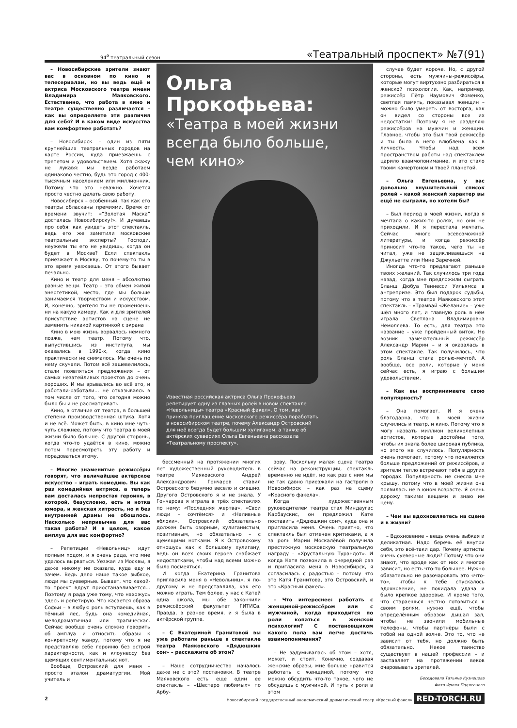94<sup>й</sup> театральный сезон «Театральный проспект» №7(91)
– Новосибирские зрители знают вас в основном по кино и телесериалам, но вы ведь ещё и актриса Московского театра имени Владимира Маяковского. Естественно, что работа в кино и театре существенно различается – как вы определяете эти различия для себя? И в каком виде искусства вам комфортнее работать?
– Новосибирск – один из пяти крупнейших театральных городов на карте России, куда приезжаешь с трепетом и удовольствием. Хотя скажу не лукавя: мы везде работаем одинаково честно, будь это город с 400-тысячным населением или миллионник. Потому что это неважно. Хочется просто честно делать свою работу.
Новосибирск – особенный, так как его театры обласканы премиями. Время от времени звучит: «“Золотая Маска” досталась Новосибирску!». И думаешь про себя: как увидеть этот спектакль, ведь его же заметили московские театральные эксперты? Господи, неужели ты его не увидишь, когда он будет в Москве? Если спектакль приезжает в Москву, то почему-то ты в это время уезжаешь. От этого бывает печально.
Кино и театр для меня – абсолютно разные вещи. Театр – это обмен живой энергетикой, место, где мы больше занимаемся творчеством и искусством. И, конечно, зрителя ты не променяешь ни на какую камеру. Как и для зрителей присутствие артистов на сцене не заменить никакой картинкой с экрана
Кино в мою жизнь ворвалось немного позже, чем театр. Потому что, выпустившись из института, мы оказались в 1990-х, когда кино практически не снималось. Мы очень по нему скучали. Потом всё зашевелилось, стали появляться предложения – от самых незатейливых проектов до очень хороших. И мы врывались во всё это, и работали-работали… не отказываясь в том числе от того, что сегодня можно было бы и не рассматривать.
Кино, в отличие от театра, в большей степени производственная штука. Хотя и не всё. Может быть, в кино мне чуть-чуть сложнее, потому что театра в моей жизни было больше. С другой стороны, когда что-то удаётся в кино, можно потом пересмотреть эту работу и порадоваться этому.
– Многие знаменитые режиссёры говорят, что величайшее актёрское искусство – играть комедию. Вы как раз комедийная актриса, а теперь вам досталась непростая героиня, в которой, безусловно, есть и нотка юмора, и женская хитрость, но и без внутренней драмы не обошлось. Насколько непривычна для вас такая работа? И в целом, какое амплуа для вас комфортно?
– Репетиции «Невольниц» идут полным ходом, и я очень рада, что мне удалось вырваться. Уезжая из Москвы, я даже никому не сказала, куда еду и зачем. Ведь дело наше такое зыбкое, люди мы суеверные. Бывает, что какой-то проект вдруг приостанавливается... Поэтому я рада уже тому, что нахожусь здесь и репетирую. Что касается образа Софьи – в любую роль вступаешь, как в тёмный лес, будь она комедийная, мелодраматичная или трагическая. Сейчас вообще очень сложно говорить об амплуа и относить образы к конкретному жанру, потому что я не представляю себе героиню без острой характерности, как и клоунессу без щемящих сентиментальных нот.
Вообще, Островский для меня – просто эталон драматургии. Мой учитель и
Ольга Прокофьева:
«Театра в моей жизни
всегда было больше,
чем кино»
Известная российская актриса Ольга Прокофьева репетирует одну из главных ролей в новом спектакле «Невольницы» театра «Красный факел». О том, как приняла приглашение московского режиссёра поработать в новосибирском театре, почему Александр Островский для неё всегда будет большим хулиганом, а также об актёрских суевериях Ольга Евгеньевна рассказала «Театральному проспекту».
бессменный на протяжении многих лет художественный руководитель в театре Маяковского Андрей Александрович Гончаров ставил Островского безумно весело и смешно. Другого Островского я и не знала. У Гончарова я играла в трёх спектаклях по нему: «Последняя жертва», «Свои люди – сочтёмся» и «Наливные яблоки». Островский обязательно должен быть озорным, хулиганистым, позитивным, но обязательно – с щемящими нотками. Я к Островскому отношусь как к большому хулигану, ведь он всех своих героев снабжает недостатками, чтобы над всеми можно было посмеяться.
И когда Екатерина Гранитова пригласила меня в «Невольниц», я по-другому и не представляла, как его можно играть. Тем более, у нас с Катей одна школа, мы обе закончили режиссёрский факультет ГИТИСа. Правда, в разное время, и я была в актёрской группе.
– С Екатериной Гранитовой вы уже работали раньше в спектакле театра Маяковского «Дядюшкин сон» – расскажите об этом?
– Наше сотрудничество началось даже не с этой постановки. В театре Маяковского есть еще один ее спектакль – «Шестеро любимых» по Арбу-
зову. Поскольку малая сцена театра сейчас на реконструкции, спектакль временно не идёт, но как раз с ним мы не так давно приезжали на гастроли в Новосибирск – как раз на сцену «Красного факела».
Когда художественным руководителем театра стал Миндаугас Карбаускис, он предложил Кате поставить «Дядюшкин сон», куда она и пригласила меня. Очень приятно, что спектакль был отмечен критиками, а я за роль Марии Москалёвой получила престижную московскую театральную награду – «Хрустальную Турандот». И когда Катя позвонила в очередной раз и пригласила меня в Новосибирск, я согласилась с радостью – потому что это Катя Гранитова, это Островский, и это «Красный факел».
– Что интереснее: работать с женщиной-режиссёром или с мужчиной, когда приходится по роли копаться в женской психологии? С постановщиком какого пола вам легче достичь взаимопонимания?
– Не задумывалась об этом – хотя, может, и стоит. Конечно, создавая женские образы, мне больше нравится работать с женщиной, потому что можно обсудить что-то такое, чего не обсудишь с мужчиной. И путь к роли в этом
случае будет короче. Но, с другой стороны, есть мужчины-режиссёры, которые могут виртуозно разбираться в женской психологии. Как, например, режиссёр Пётр Наумович Фоменко, светлая память, показывал женщин – можно было умереть от восторга, как он видел со стороны все их недостатки! Поэтому я не разделяю режиссёров на мужчин и женщин. Главное, чтобы это был твой режиссёр и ты была в него влюблена как в личность. Чтобы над всем пространством работы над спектаклем царило взаимопонимание, и это стало твоим камертоном и твоей планетой.
– Ольга Евгеньевна, у вас довольно внушительный список ролей – какой женский характер вы ещё не сыграли, но хотели бы?
– Был период в моей жизни, когда я мечтала о каких-то ролях, но они не приходили. И я перестала мечтать. Сейчас много всевозможной литературы, и когда режиссёр приносит что-то такое, чего ты не читал, уже не зацикливаешься на Джульетте или Нине Заречной.
Иногда что-то предлагают раньше твоих желаний. Так случилось три года назад, когда мне предложили сыграть Бланш Дюбуа Теннесси Уильямса в антрепризе. Это был подарок судьбы, потому что в театре Маяковского этот спектакль – «Трамвай «Желание» – уже шёл много лет, и главную роль в нём играла Светлана Владимировна Немоляева. То есть, для театра это название – уже пройденный виток. Но возник замечательный режиссёр Александр Марин – и я оказалась в этом спектакле. Так получилось, что роль Бланш стала ролью-мечтой. А вообще, все роли, которые у меня сейчас есть, я играю с большим удовольствием.
– Как вы воспринимаете свою популярность?
– Она помогает. И я очень благодарна, что в моей жизни случились и театр, и кино. Потому что я могу назвать миллион великолепных артистов, которые достойны того, чтобы их знала более широкая публика, но этого не случилось. Популярность очень помогает, потому что появляется больше предложений от режиссёров, и зрители тепло встречают тебя в других городах. Популярность не снесла мне крышу, потому что в моей жизни она появилась не в юном возрасте. Я очень дорожу такими вещами и знаю им цену.
– Чем вы вдохновляетесь на сцене и в жизни?
– Вдохновение – вещь очень зыбкая и деликатная. Надо беречь её внутри себя, это всё-таки дар. Почему артисты очень суеверные люди? Потому что они знают, что вроде как от них и многое зависит, но есть что-то большее. Нужно обязательно не разочаровать это «что-то», чтобы к тебе спускалось вдохновение, не покидала удача и было крепкое здоровье. И кроме того, что стараешься честно готовиться к своим ролям, нужно ещё, чтобы определённым образом дышал зал, чтобы не звонили мобильные телефоны, чтобы партнёры были с тобой на одной волне. Это то, что не зависит от тебя, но должно быть обязательно. Некое таинство существует в нашей профессии – и заставляет на протяжении веков очаровывать зрителей.
Беседовала Татьяна Кузнецова
Фото Фрола Подлесного
2 Новосибирский государственный академический драматический театр «Красный факел» RED-TORCH.RU